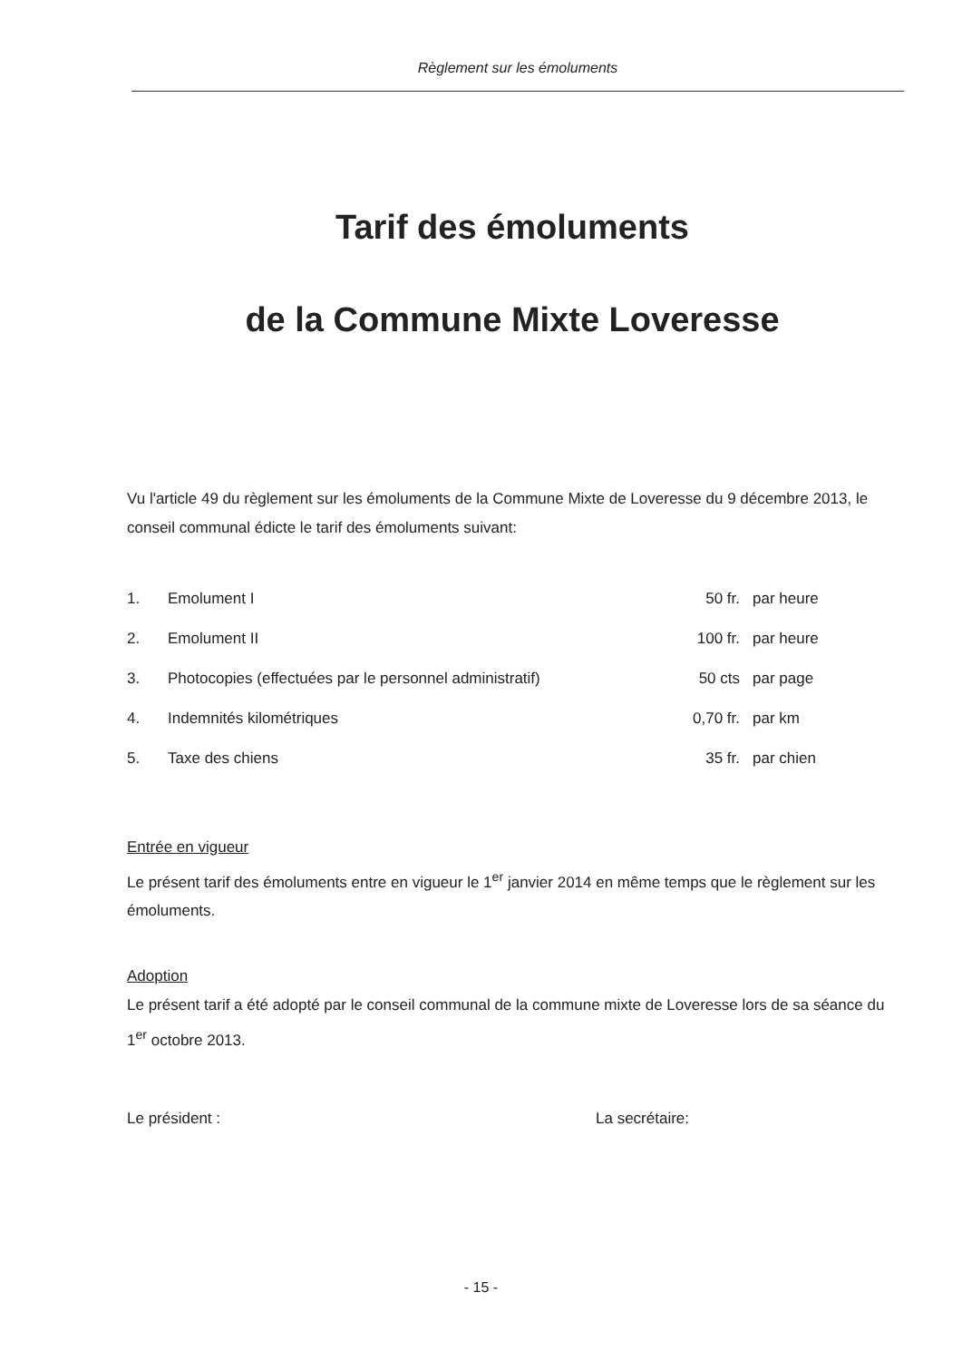Règlement sur les émoluments
Tarif des émoluments
de la Commune Mixte Loveresse
Vu l'article 49 du règlement sur les émoluments de la Commune Mixte de Loveresse du 9 décembre 2013, le conseil communal édicte le tarif des émoluments suivant:
| 1. | Emolument I | 50 fr. | par heure |
| 2. | Emolument II | 100 fr. | par heure |
| 3. | Photocopies (effectuées par le personnel administratif) | 50 cts | par page |
| 4. | Indemnités kilométriques | 0,70 fr. | par km |
| 5. | Taxe des chiens | 35 fr. | par chien |
Entrée en vigueur
Le présent tarif des émoluments entre en vigueur le 1<sup>er</sup> janvier 2014 en même temps que le règlement sur les émoluments.
Adoption
Le présent tarif a été adopté par le conseil communal de la commune mixte de Loveresse lors de sa séance du 1<sup>er</sup> octobre 2013.
Le président : La secrétaire:
- 15 -